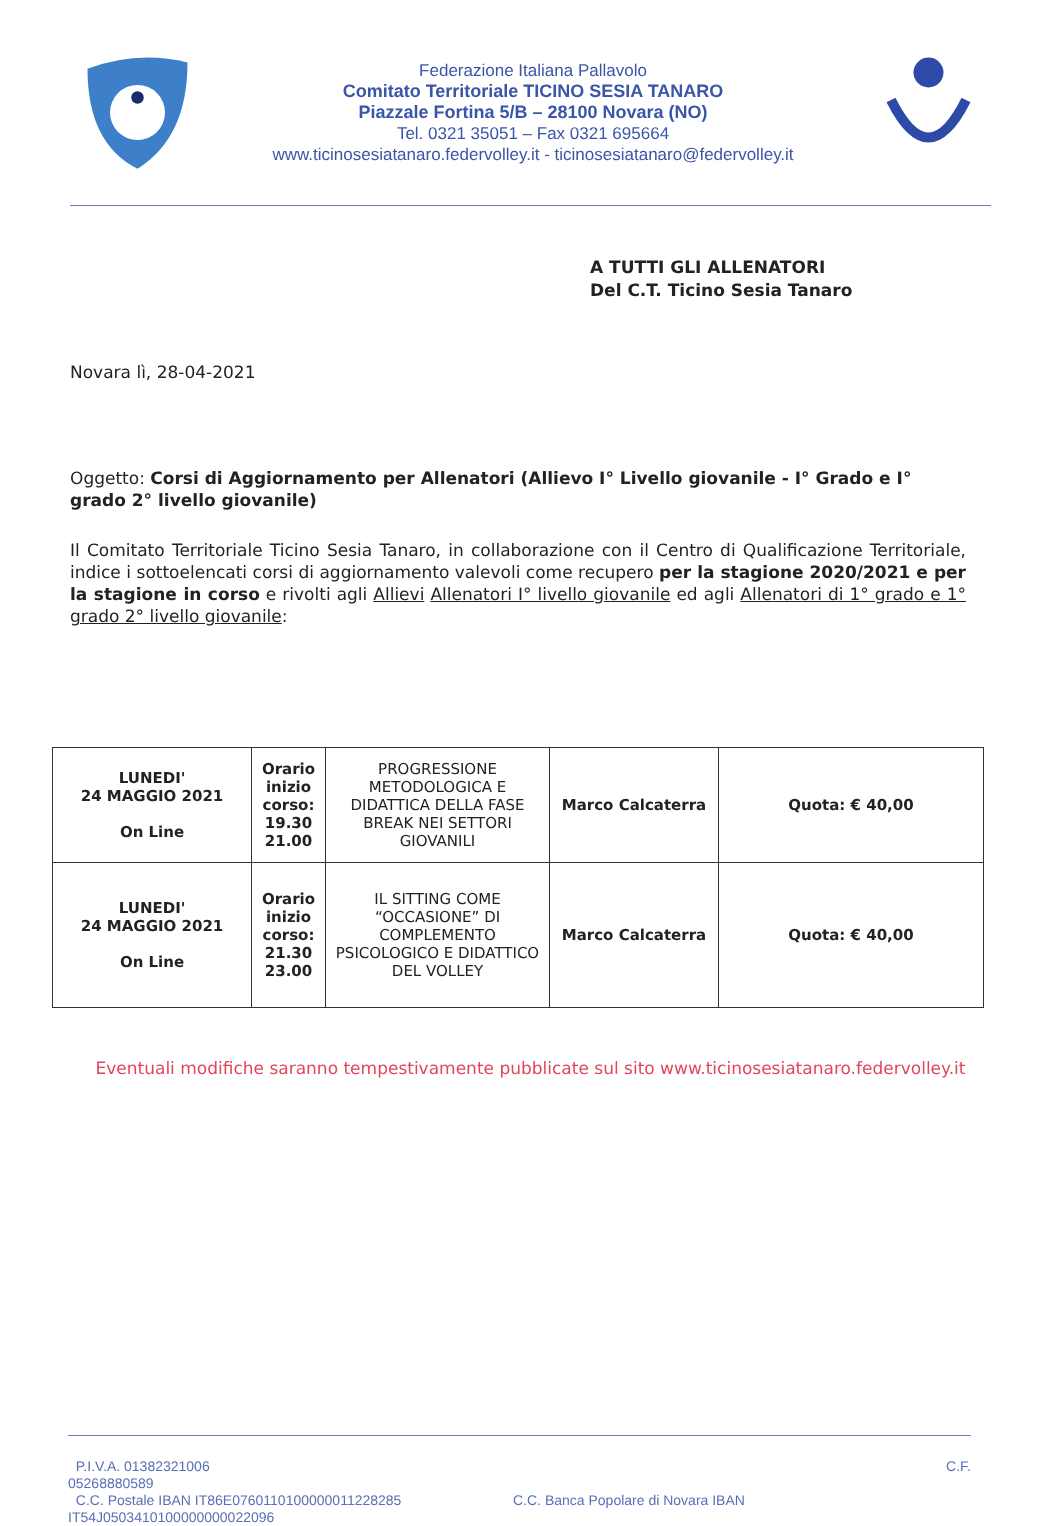Federazione Italiana Pallavolo
Comitato Territoriale TICINO SESIA TANARO
Piazzale Fortina 5/B – 28100 Novara (NO)
Tel. 0321 35051 – Fax 0321 695664
www.ticinosesiatanaro.federvolley.it - ticinosesiatanaro@federvolley.it
A TUTTI GLI ALLENATORI
Del C.T. Ticino Sesia Tanaro
Novara lì, 28-04-2021
Oggetto: Corsi di Aggiornamento per Allenatori (Allievo I° Livello giovanile - I° Grado e I° grado 2° livello giovanile)
Il Comitato Territoriale Ticino Sesia Tanaro, in collaborazione con il Centro di Qualificazione Territoriale, indice i sottoelencati corsi di aggiornamento valevoli come recupero per la stagione 2020/2021 e per la stagione in corso e rivolti agli Allievi Allenatori I° livello giovanile ed agli Allenatori di 1° grado e 1° grado 2° livello giovanile:
| LUNEDI' 24 MAGGIO 2021 On Line | Orario inizio corso: 19.30 21.00 | PROGRESSIONE METODOLOGICA E DIDATTICA DELLA FASE BREAK NEI SETTORI GIOVANILI | Marco Calcaterra | Quota: € 40,00 |
| LUNEDI' 24 MAGGIO 2021 On Line | Orario inizio corso: 21.30 23.00 | IL SITTING COME “OCCASIONE” DI COMPLEMENTO PSICOLOGICO E DIDATTICO DEL VOLLEY | Marco Calcaterra | Quota: € 40,00 |
Eventuali modifiche saranno tempestivamente pubblicate sul sito www.ticinosesiatanaro.federvolley.it
P.I.V.A. 01382321006 C.F.
05268880589
C.C. Postale IBAN IT86E0760110100000011228285 C.C. Banca Popolare di Novara IBAN
IT54J0503410100000000022096